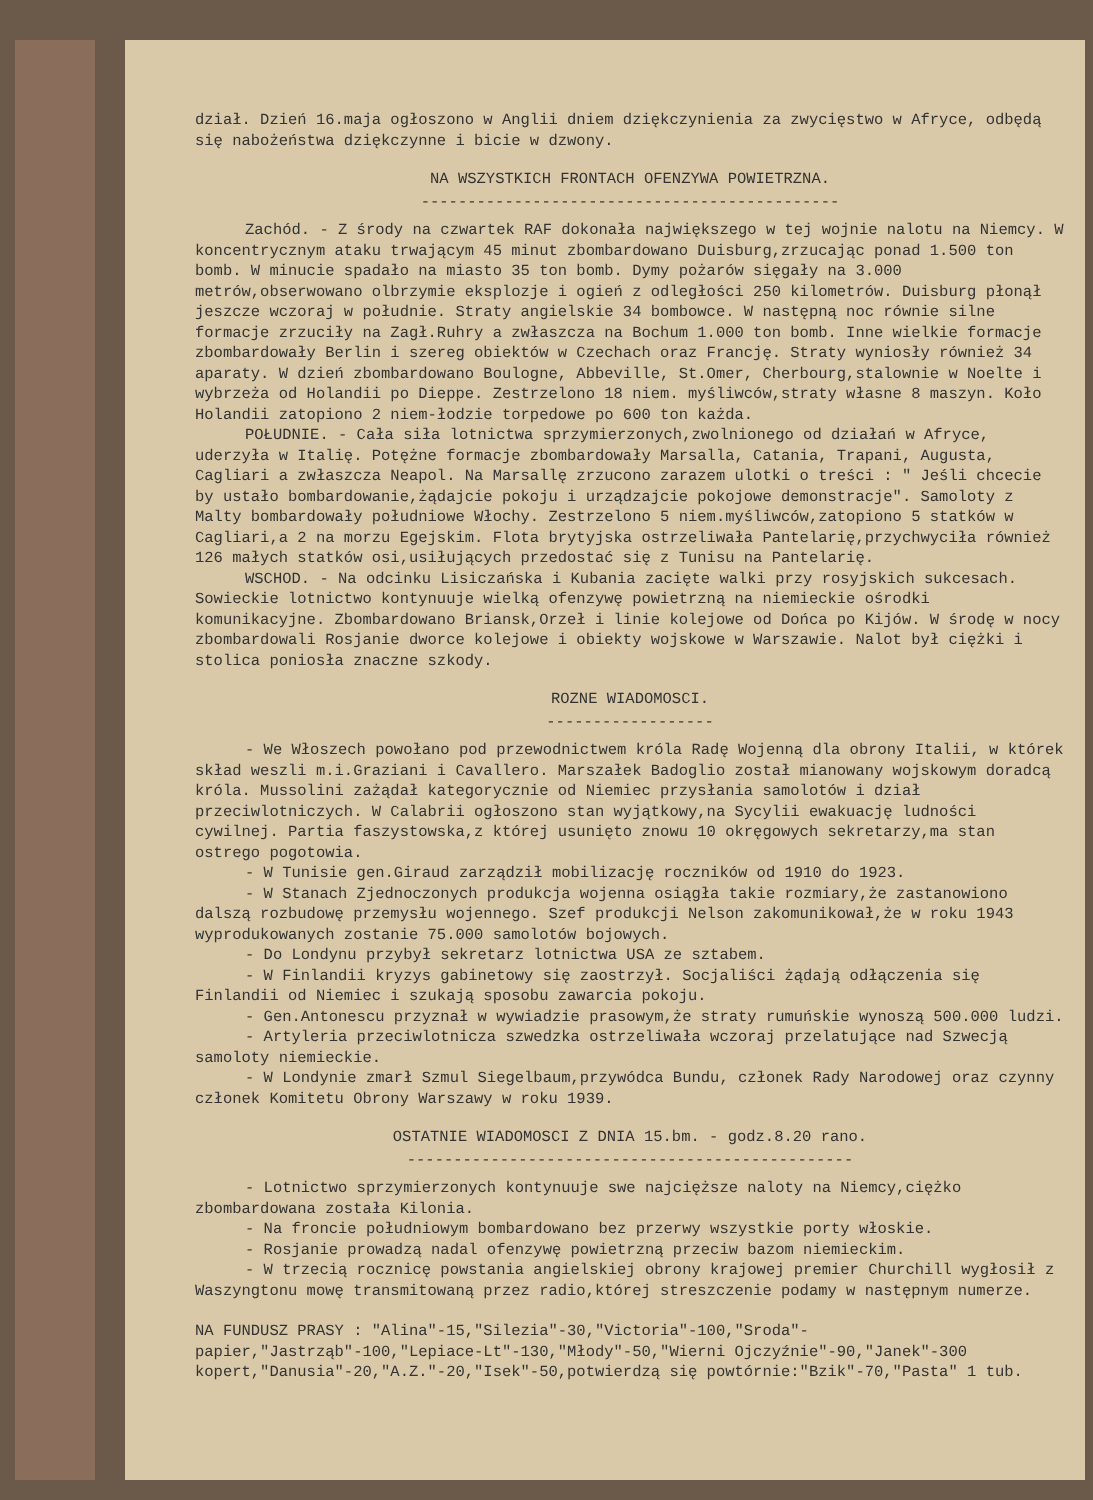dział. Dzień 16.maja ogłoszono w Anglii dniem dziękczynienia za zwycięstwo w Afryce, odbędą się nabożeństwa dziękczynne i bicie w dzwony.
NA WSZYSTKICH FRONTACH OFENZYWA POWIETRZNA.
---------------------------------------------
Zachód. - Z środy na czwartek RAF dokonała największego w tej wojnie nalotu na Niemcy. W koncentrycznym ataku trwającym 45 minut zbombardowano Duisburg,zrzucając ponad 1.500 ton bomb. W minucie spadało na miasto 35 ton bomb. Dymy pożarów sięgały na 3.000 metrów,obserwowano olbrzymie eksplozje i ogień z odległości 250 kilometrów. Duisburg płonął jeszcze wczoraj w południe. Straty angielskie 34 bombowce. W następną noc równie silne formacje zrzuciły na Zagł.Ruhry a zwłaszcza na Bochum 1.000 ton bomb. Inne wielkie formacje zbombardowały Berlin i szereg obiektów w Czechach oraz Francję. Straty wyniosły również 34 aparaty. W dzień zbombardowano Boulogne, Abbeville, St.Omer, Cherbourg,stalownie w Noelte i wybrzeża od Holandii po Dieppe. Zestrzelono 18 niem. myśliwców,straty własne 8 maszyn. Koło Holandii zatopiono 2 niem-łodzie torpedowe po 600 ton każda.
POŁUDNIE. - Cała siła lotnictwa sprzymierzonych,zwolnionego od działań w Afryce, uderzyła w Italię. Potężne formacje zbombardowały Marsalla, Catania, Trapani, Augusta, Cagliari a zwłaszcza Neapol. Na Marsallę zrzucono zarazem ulotki o treści : " Jeśli chcecie by ustało bombardowanie,żądajcie pokoju i urządzajcie pokojowe demonstracje". Samoloty z Malty bombardowały południowe Włochy. Zestrzelono 5 niem.myśliwców,zatopiono 5 statków w Cagliari,a 2 na morzu Egejskim. Flota brytyjska ostrzeliwała Pantelarię,przychwyciła również 126 małych statków osi,usiłujących przedostać się z Tunisu na Pantelarię.
WSCHOD. - Na odcinku Lisiczańska i Kubania zacięte walki przy rosyjskich sukcesach. Sowieckie lotnictwo kontynuuje wielką ofenzywę powietrzną na niemieckie ośrodki komunikacyjne. Zbombardowano Briansk,Orzeł i linie kolejowe od Dońca po Kijów. W środę w nocy zbombardowali Rosjanie dworce kolejowe i obiekty wojskowe w Warszawie. Nalot był ciężki i stolica poniosła znaczne szkody.
ROZNE WIADOMOSCI.
------------------
- We Włoszech powołano pod przewodnictwem króla Radę Wojenną dla obrony Italii, w którek skład weszli m.i.Graziani i Cavallero. Marszałek Badoglio został mianowany wojskowym doradcą króla. Mussolini zażądał kategorycznie od Niemiec przysłania samolotów i dział przeciwlotniczych. W Calabrii ogłoszono stan wyjątkowy,na Sycylii ewakuację ludności cywilnej. Partia faszystowska,z której usunięto znowu 10 okręgowych sekretarzy,ma stan ostrego pogotowia.
- W Tunisie gen.Giraud zarządził mobilizację roczników od 1910 do 1923.
- W Stanach Zjednoczonych produkcja wojenna osiągła takie rozmiary,że zastanowiono dalszą rozbudowę przemysłu wojennego. Szef produkcji Nelson zakomunikował,że w roku 1943 wyprodukowanych zostanie 75.000 samolotów bojowych.
- Do Londynu przybył sekretarz lotnictwa USA ze sztabem.
- W Finlandii kryzys gabinetowy się zaostrzył. Socjaliści żądają odłączenia się Finlandii od Niemiec i szukają sposobu zawarcia pokoju.
- Gen.Antonescu przyznał w wywiadzie prasowym,że straty rumuńskie wynoszą 500.000 ludzi.
- Artyleria przeciwlotnicza szwedzka ostrzeliwała wczoraj przelatujące nad Szwecją samoloty niemieckie.
- W Londynie zmarł Szmul Siegelbaum,przywódca Bundu, członek Rady Narodowej oraz czynny członek Komitetu Obrony Warszawy w roku 1939.
OSTATNIE WIADOMOSCI Z DNIA 15.bm. - godz.8.20 rano.
------------------------------------------------
- Lotnictwo sprzymierzonych kontynuuje swe najcięższe naloty na Niemcy,ciężko zbombardowana została Kilonia.
- Na froncie południowym bombardowano bez przerwy wszystkie porty włoskie.
- Rosjanie prowadzą nadal ofenzywę powietrzną przeciw bazom niemieckim.
- W trzecią rocznicę powstania angielskiej obrony krajowej premier Churchill wygłosił z Waszyngtonu mowę transmitowaną przez radio,której streszczenie podamy w następnym numerze.
NA FUNDUSZ PRASY : "Alina"-15,"Silezia"-30,"Victoria"-100,"Sroda"-papier,"Jastrząb"-100,"Lepiace-Lt"-130,"Młody"-50,"Wierni Ojczyźnie"-90,"Janek"-300 kopert,"Danusia"-20,"A.Z."-20,"Isek"-50,potwierdzą się powtórnie:"Bzik"-70,"Pasta" 1 tub.